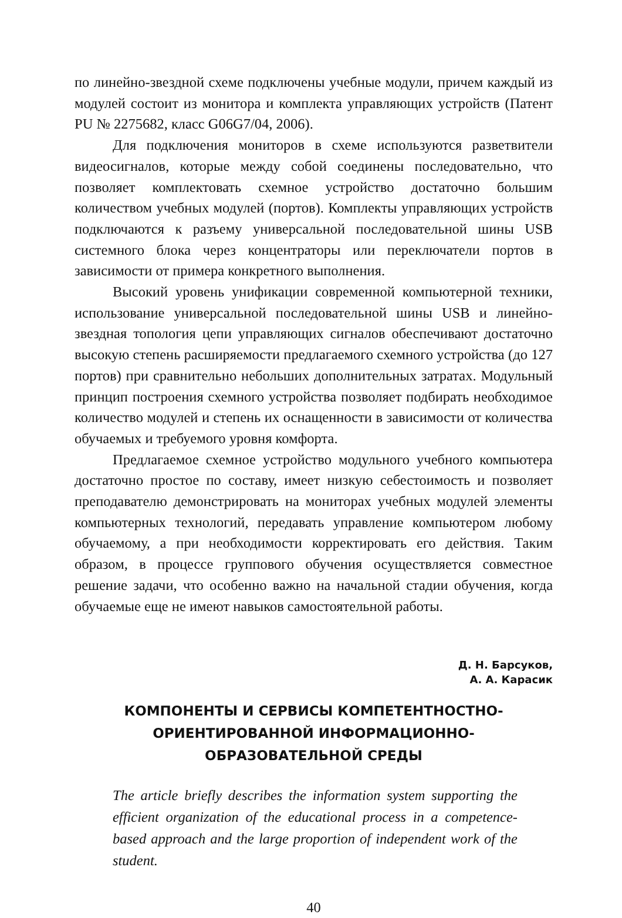по линейно-звездной схеме подключены учебные модули, причем каждый из модулей состоит из монитора и комплекта управляющих устройств (Патент РU № 2275682, класс G06G7/04, 2006).
Для подключения мониторов в схеме используются разветвители видеосигналов, которые между собой соединены последовательно, что позволяет комплектовать схемное устройство достаточно большим количеством учебных модулей (портов). Комплекты управляющих устройств подключаются к разъему универсальной последовательной шины USB системного блока через концентраторы или переключатели портов в зависимости от примера конкретного выполнения.
Высокий уровень унификации современной компьютерной техники, использование универсальной последовательной шины USB и линейно-звездная топология цепи управляющих сигналов обеспечивают достаточно высокую степень расширяемости предлагаемого схемного устройства (до 127 портов) при сравнительно небольших дополнительных затратах. Модульный принцип построения схемного устройства позволяет подбирать необходимое количество модулей и степень их оснащенности в зависимости от количества обучаемых и требуемого уровня комфорта.
Предлагаемое схемное устройство модульного учебного компьютера достаточно простое по составу, имеет низкую себестоимость и позволяет преподавателю демонстрировать на мониторах учебных модулей элементы компьютерных технологий, передавать управление компьютером любому обучаемому, а при необходимости корректировать его действия. Таким образом, в процессе группового обучения осуществляется совместное решение задачи, что особенно важно на начальной стадии обучения, когда обучаемые еще не имеют навыков самостоятельной работы.
Д. Н. Барсуков,
А. А. Карасик
КОМПОНЕНТЫ И СЕРВИСЫ КОМПЕТЕНТНОСТНО-
ОРИЕНТИРОВАННОЙ ИНФОРМАЦИОННО-
ОБРАЗОВАТЕЛЬНОЙ СРЕДЫ
The article briefly describes the information system supporting the efficient organization of the educational process in a competence-based approach and the large proportion of independent work of the student.
40